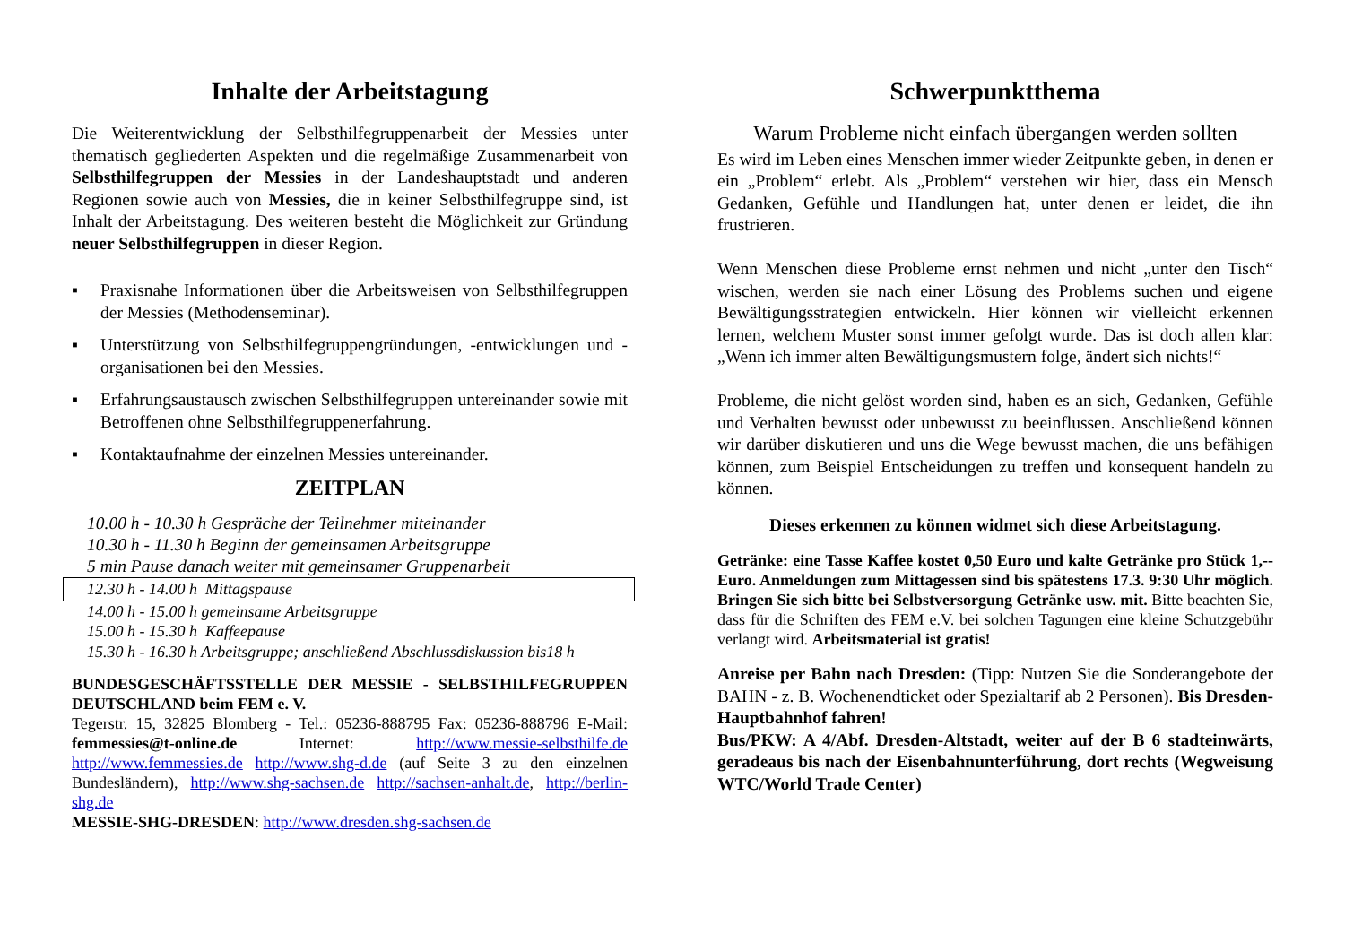Inhalte der Arbeitstagung
Die Weiterentwicklung der Selbsthilfegruppenarbeit der Messies unter thematisch gegliederten Aspekten und die regelmäßige Zusammenarbeit von Selbsthilfegruppen der Messies in der Landeshauptstadt und anderen Regionen sowie auch von Messies, die in keiner Selbsthilfegruppe sind, ist Inhalt der Arbeitstagung. Des weiteren besteht die Möglichkeit zur Gründung neuer Selbsthilfegruppen in dieser Region.
▪ Praxisnahe Informationen über die Arbeitsweisen von Selbsthilfegruppen der Messies (Methodenseminar).
▪ Unterstützung von Selbsthilfegruppengründungen, -entwicklungen und -organisationen bei den Messies.
▪ Erfahrungsaustausch zwischen Selbsthilfegruppen untereinander sowie mit Betroffenen ohne Selbsthilfegruppenerfahrung.
▪ Kontaktaufnahme der einzelnen Messies untereinander.
ZEITPLAN
10.00 h - 10.30 h Gespräche der Teilnehmer miteinander
10.30 h - 11.30 h Beginn der gemeinsamen Arbeitsgruppe
5 min Pause danach weiter mit gemeinsamer Gruppenarbeit
12.30 h - 14.00 h Mittagspause
14.00 h - 15.00 h gemeinsame Arbeitsgruppe
15.00 h - 15.30 h Kaffeepause
15.30 h - 16.30 h Arbeitsgruppe; anschließend Abschlussdiskussion bis18 h
BUNDESGESCHÄFTSSTELLE DER MESSIE - SELBSTHILFEGRUPPEN DEUTSCHLAND beim FEM e. V.
Tegerstr. 15, 32825 Blomberg - Tel.: 05236-888795 Fax: 05236-888796 E-Mail: femmessies@t-online.de Internet: http://www.messie-selbsthilfe.de http://www.femmessies.de http://www.shg-d.de (auf Seite 3 zu den einzelnen Bundesländern), http://www.shg-sachsen.de http://sachsen-anhalt.de, http://berlin-shg.de
MESSIE-SHG-DRESDEN: http://www.dresden.shg-sachsen.de
Schwerpunktthema
Warum Probleme nicht einfach übergangen werden sollten
Es wird im Leben eines Menschen immer wieder Zeitpunkte geben, in denen er ein „Problem“ erlebt. Als „Problem“ verstehen wir hier, dass ein Mensch Gedanken, Gefühle und Handlungen hat, unter denen er leidet, die ihn frustrieren.
Wenn Menschen diese Probleme ernst nehmen und nicht „unter den Tisch“ wischen, werden sie nach einer Lösung des Problems suchen und eigene Bewältigungsstrategien entwickeln. Hier können wir vielleicht erkennen lernen, welchem Muster sonst immer gefolgt wurde. Das ist doch allen klar: „Wenn ich immer alten Bewältigungsmustern folge, ändert sich nichts!“
Probleme, die nicht gelöst worden sind, haben es an sich, Gedanken, Gefühle und Verhalten bewusst oder unbewusst zu beeinflussen. Anschließend können wir darüber diskutieren und uns die Wege bewusst machen, die uns befähigen können, zum Beispiel Entscheidungen zu treffen und konsequent handeln zu können.
Dieses erkennen zu können widmet sich diese Arbeitstagung.
Getränke: eine Tasse Kaffee kostet 0,50 Euro und kalte Getränke pro Stück 1,-- Euro. Anmeldungen zum Mittagessen sind bis spätestens 17.3. 9:30 Uhr möglich. Bringen Sie sich bitte bei Selbstversorgung Getränke usw. mit. Bitte beachten Sie, dass für die Schriften des FEM e.V. bei solchen Tagungen eine kleine Schutzgebühr verlangt wird. Arbeitsmaterial ist gratis!
Anreise per Bahn nach Dresden: (Tipp: Nutzen Sie die Sonderangebote der BAHN - z. B. Wochenendticket oder Spezialtarif ab 2 Personen). Bis Dresden-Hauptbahnhof fahren!
Bus/PKW: A 4/Abf. Dresden-Altstadt, weiter auf der B 6 stadteinwärts, geradeaus bis nach der Eisenbahnunterführung, dort rechts (Wegweisung WTC/World Trade Center)